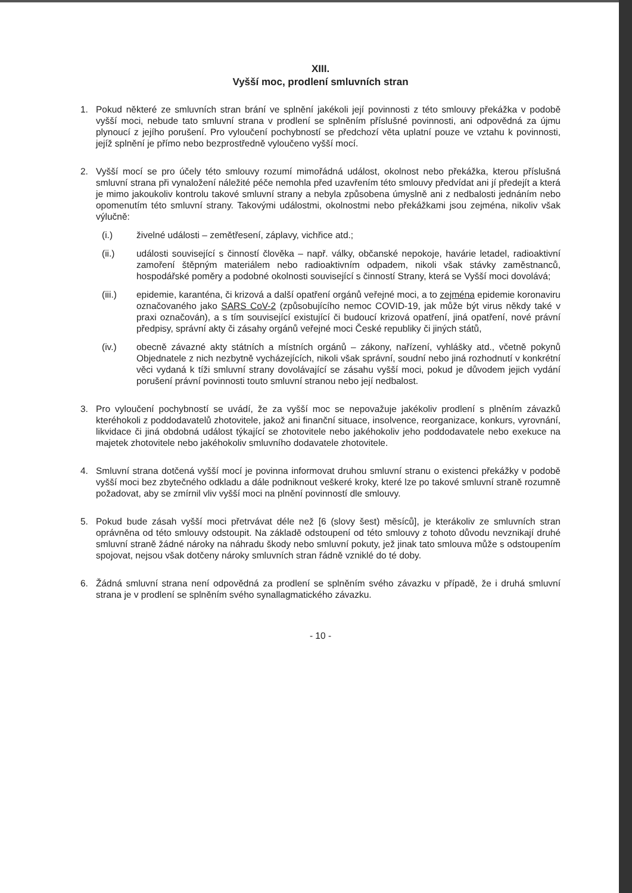XIII.
Vyšší moc, prodlení smluvních stran
1. Pokud některé ze smluvních stran brání ve splnění jakékoli její povinnosti z této smlouvy překážka v podobě vyšší moci, nebude tato smluvní strana v prodlení se splněním příslušné povinnosti, ani odpovědná za újmu plynoucí z jejího porušení. Pro vyloučení pochybností se předchozí věta uplatní pouze ve vztahu k povinnosti, jejíž splnění je přímo nebo bezprostředně vyloučeno vyšší mocí.
2. Vyšší mocí se pro účely této smlouvy rozumí mimořádná událost, okolnost nebo překážka, kterou příslušná smluvní strana při vynaložení náležité péče nemohla před uzavřením této smlouvy předvídat ani jí předejít a která je mimo jakoukoliv kontrolu takové smluvní strany a nebyla způsobena úmyslně ani z nedbalosti jednáním nebo opomenutím této smluvní strany. Takovými událostmi, okolnostmi nebo překážkami jsou zejména, nikoliv však výlučně:
(i.) živelné události – zemětřesení, záplavy, vichřice atd.;
(ii.) události související s činností člověka – např. války, občanské nepokoje, havárie letadel, radioaktivní zamoření štěpným materiálem nebo radioaktivním odpadem, nikoli však stávky zaměstnanců, hospodářské poměry a podobné okolnosti související s činností Strany, která se Vyšší moci dovolává;
(iii.) epidemie, karanténa, či krizová a další opatření orgánů veřejné moci, a to zejména epidemie koronaviru označovaného jako SARS CoV-2 (způsobujícího nemoc COVID-19, jak může být virus někdy také v praxi označován), a s tím související existující či budoucí krizová opatření, jiná opatření, nové právní předpisy, správní akty či zásahy orgánů veřejné moci České republiky či jiných států,
(iv.) obecně závazné akty státních a místních orgánů – zákony, nařízení, vyhlášky atd., včetně pokynů Objednatele z nich nezbytně vycházejících, nikoli však správní, soudní nebo jiná rozhodnutí v konkrétní věci vydaná k tíži smluvní strany dovolávající se zásahu vyšší moci, pokud je důvodem jejich vydání porušení právní povinnosti touto smluvní stranou nebo její nedbalost.
3. Pro vyloučení pochybností se uvádí, že za vyšší moc se nepovažuje jakékoliv prodlení s plněním závazků kteréhokoli z poddodavatelů zhotovitele, jakož ani finanční situace, insolvence, reorganizace, konkurs, vyrovnání, likvidace či jiná obdobná událost týkající se zhotovitele nebo jakéhokoliv jeho poddodavatele nebo exekuce na majetek zhotovitele nebo jakéhokoliv smluvního dodavatele zhotovitele.
4. Smluvní strana dotčená vyšší mocí je povinna informovat druhou smluvní stranu o existenci překážky v podobě vyšší moci bez zbytečného odkladu a dále podniknout veškeré kroky, které lze po takové smluvní straně rozumně požadovat, aby se zmírnil vliv vyšší moci na plnění povinností dle smlouvy.
5. Pokud bude zásah vyšší moci přetrvávat déle než [6 (slovy šest) měsíců], je kterákoliv ze smluvních stran oprávněna od této smlouvy odstoupit. Na základě odstoupení od této smlouvy z tohoto důvodu nevznikají druhé smluvní straně žádné nároky na náhradu škody nebo smluvní pokuty, jež jinak tato smlouva může s odstoupením spojovat, nejsou však dotčeny nároky smluvních stran řádně vzniklé do té doby.
6. Žádná smluvní strana není odpovědná za prodlení se splněním svého závazku v případě, že i druhá smluvní strana je v prodlení se splněním svého synallagmatického závazku.
- 10 -